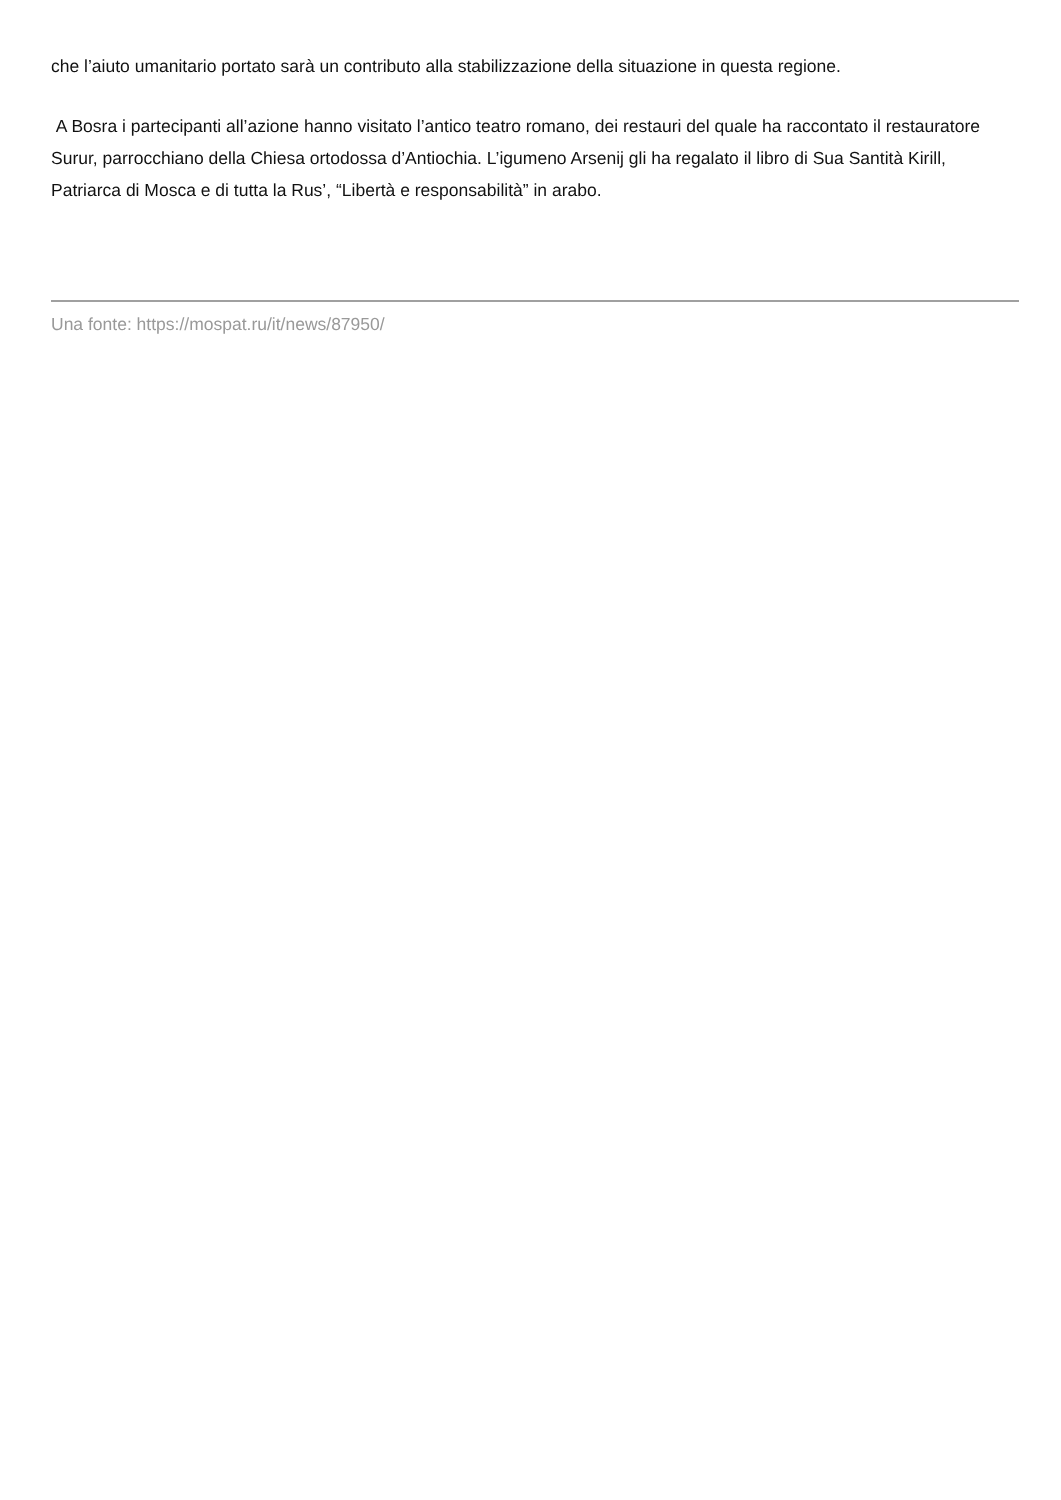che l’aiuto umanitario portato sarà un contributo alla stabilizzazione della situazione in questa regione.
A Bosra i partecipanti all’azione hanno visitato l’antico teatro romano, dei restauri del quale ha raccontato il restauratore Surur, parrocchiano della Chiesa ortodossa d’Antiochia. L’igumeno Arsenij gli ha regalato il libro di Sua Santità Kirill, Patriarca di Mosca e di tutta la Rus’, “Libertà e responsabilità” in arabo.
Una fonte: https://mospat.ru/it/news/87950/